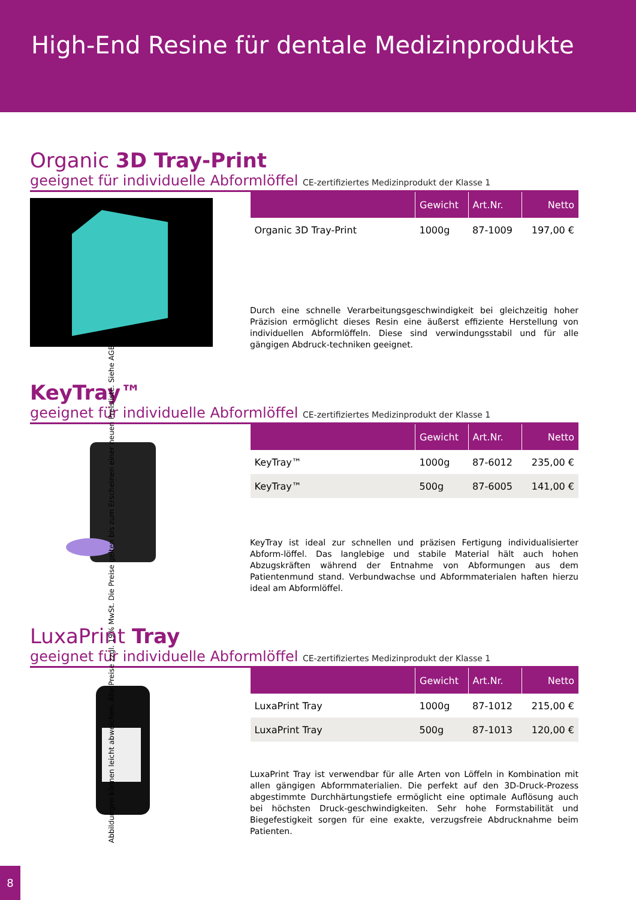High-End Resine für dentale Medizinprodukte
Organic 3D Tray-Print
geeignet für individuelle Abformlöffel CE-zertifiziertes Medizinprodukt der Klasse 1
| | Gewicht | Art.Nr. | Netto |
| --- | --- | --- | --- |
| Organic 3D Tray-Print | 1000g | 87-1009 | 197,00 € |
Durch eine schnelle Verarbeitungsgeschwindigkeit bei gleichzeitig hoher Präzision ermöglicht dieses Resin eine äußerst effiziente Herstellung von individuellen Abformlöffeln. Diese sind verwindungsstabil und für alle gängigen Abdruck-techniken geeignet.
KeyTray™
geeignet für individuelle Abformlöffel CE-zertifiziertes Medizinprodukt der Klasse 1
| | Gewicht | Art.Nr. | Netto |
| --- | --- | --- | --- |
| KeyTray™ | 1000g | 87-6012 | 235,00 € |
| KeyTray™ | 500g | 87-6005 | 141,00 € |
KeyTray ist ideal zur schnellen und präzisen Fertigung individualisierter Abform-löffel. Das langlebige und stabile Material hält auch hohen Abzugskräften während der Entnahme von Abformungen aus dem Patientenmund stand. Verbundwachse und Abformmaterialen haften hierzu ideal am Abformlöffel.
LuxaPrint Tray
geeignet für individuelle Abformlöffel CE-zertifiziertes Medizinprodukt der Klasse 1
| | Gewicht | Art.Nr. | Netto |
| --- | --- | --- | --- |
| LuxaPrint Tray | 1000g | 87-1012 | 215,00 € |
| LuxaPrint Tray | 500g | 87-1013 | 120,00 € |
LuxaPrint Tray ist verwendbar für alle Arten von Löffeln in Kombination mit allen gängigen Abformmaterialien. Die perfekt auf den 3D-Druck-Prozess abgestimmte Durchhärtungstiefe ermöglicht eine optimale Auflösung auch bei höchsten Druck-geschwindigkeiten. Sehr hohe Formstabilität und Biegefestigkeit sorgen für eine exakte, verzugsfreie Abdrucknahme beim Patienten.
Abbildungen können leicht abweichen. Alle Preise zzgl. 19% MwSt. Die Preise gelten bis zum Erscheinen einer neuen Preisliste. Siehe AGB.
8